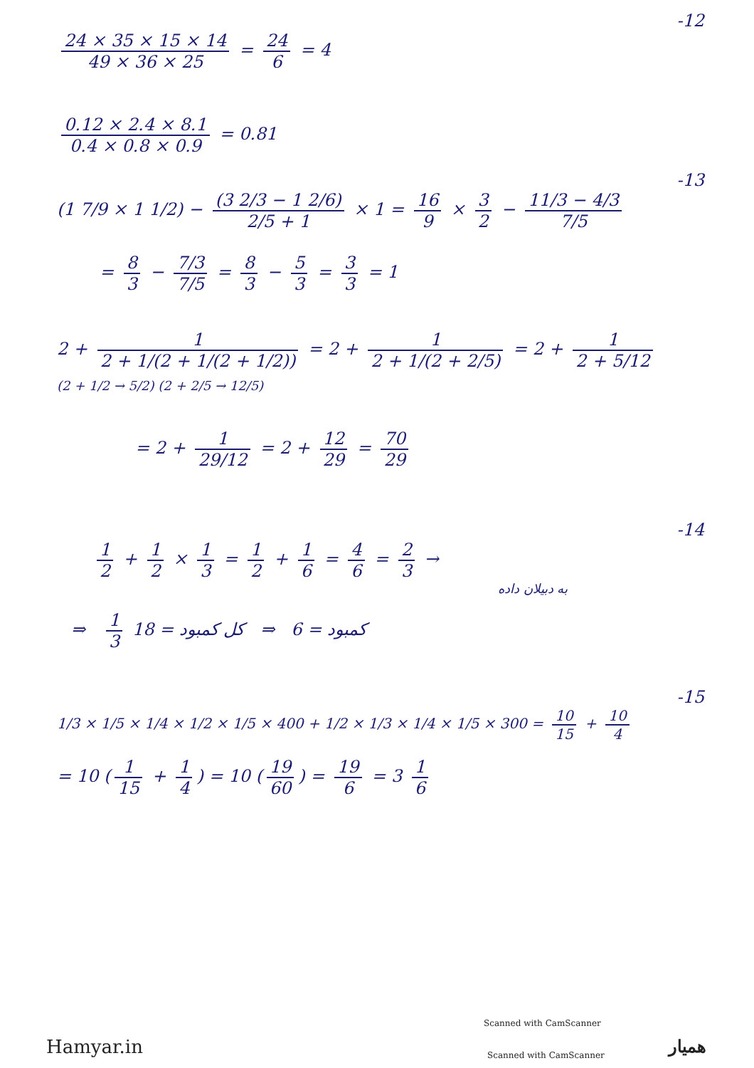-12
24 × 35 × 15 × 14 49 × 36 × 25 = 24 6 = 4
0.12 × 2.4 × 8.1 0.4 × 0.8 × 0.9 = 0.81
-13
(1 7/9 × 1 1/2) − (3 2/3 − 1 2/6) 2/5 + 1 × 1 = 16 9 × 3 2 − 11/3 − 4/3 7/5
= 8 3 − 7/3 7/5 = 8 3 − 5 3 = 3 3 = 1
2 + 1 2 + 1/(2 + 1/(2 + 1/2)) = 2 + 1 2 + 1/(2 + 2/5) = 2 + 1 2 + 5/12
(2 + 1/2 → 5/2) (2 + 2/5 → 12/5)
= 2 + 1 29/12 = 2 + 12 29 = 70 29
-14
1 2 + 1 2 × 1 3 = 1 2 + 1 6 = 4 6 = 2 3 →
به دبیلان داده
⇒ 1 3 کمبود = 6 ⇒ کل کمبود = 18
-15
1/3 × 1/5 × 1/4 × 1/2 × 1/5 × 400 + 1/2 × 1/3 × 1/4 × 1/5 × 300 = 10 15 + 10 4
= 10 (1 15 + 1 4) = 10 (19 60) = 19 6 = 3 1 6
Scanned with CamScanner
Hamyar.in Scanned with CamScanner همیار